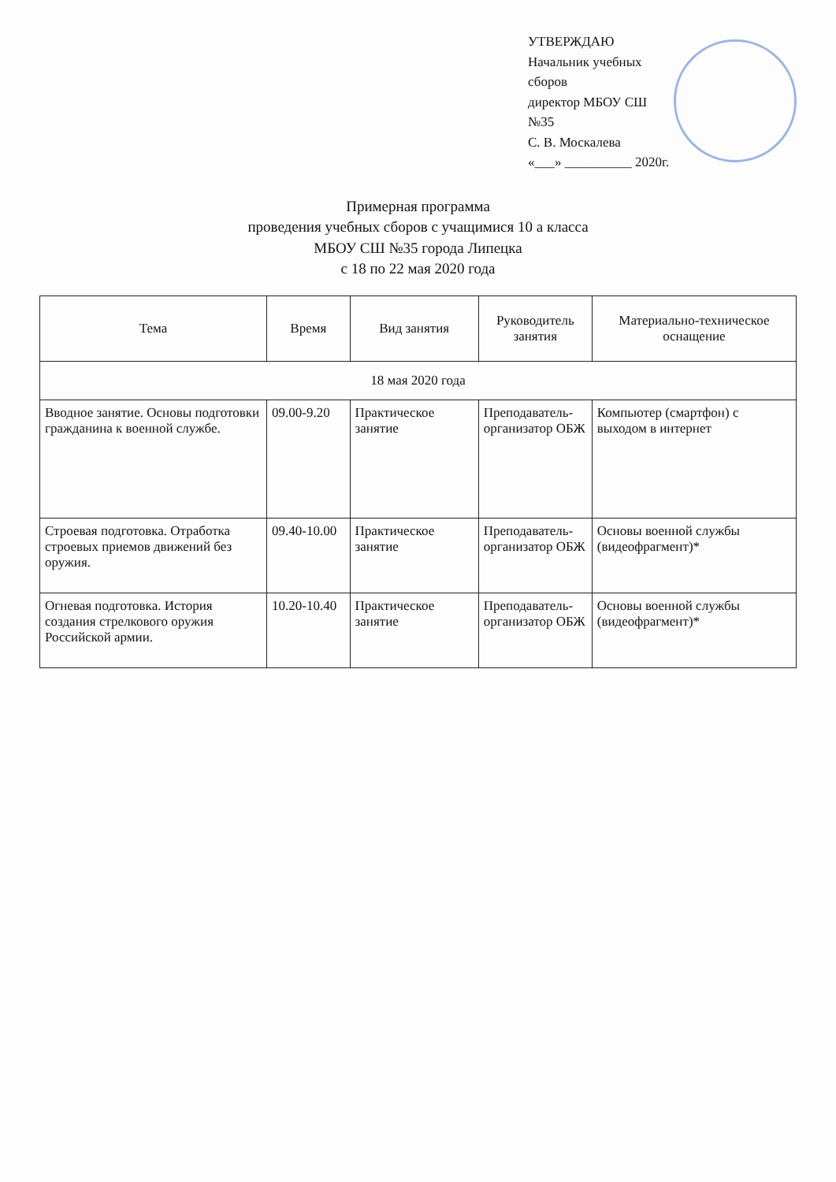УТВЕРЖДАЮ
Начальник учебных сборов
директор МБОУ СШ №35
С. В. Москалева
«___» __________ 2020г.
Примерная программа
проведения учебных сборов с учащимися 10 а класса
МБОУ СШ №35 города Липецка
с 18 по 22 мая 2020 года
| Тема | Время | Вид занятия | Руководитель занятия | Материально-техническое оснащение |
| --- | --- | --- | --- | --- |
| 18 мая 2020 года | | | | |
| Вводное занятие. Основы подготовки гражданина к военной службе. | 09.00-9.20 | Практическое занятие | Преподаватель-организатор ОБЖ | Компьютер (смартфон) с выходом в интернет |
| Строевая подготовка. Отработка строевых приемов движений без оружия. | 09.40-10.00 | Практическое занятие | Преподаватель-организатор ОБЖ | Основы военной службы (видеофрагмент)* |
| Огневая подготовка. История создания стрелкового оружия Российской армии. | 10.20-10.40 | Практическое занятие | Преподаватель-организатор ОБЖ | Основы военной службы (видеофрагмент)* |